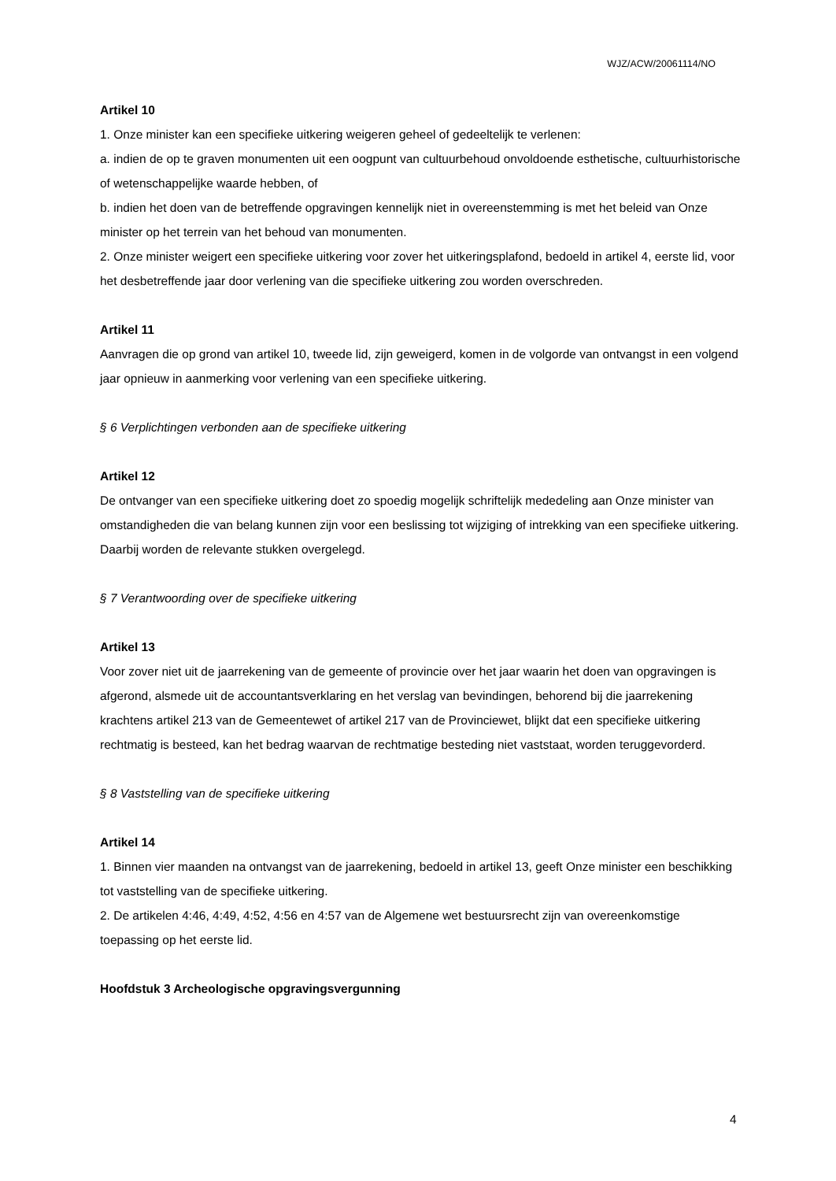WJZ/ACW/20061114/NO
Artikel 10
1. Onze minister kan een specifieke uitkering weigeren geheel of gedeeltelijk te verlenen:
a. indien de op te graven monumenten uit een oogpunt van cultuurbehoud onvoldoende esthetische, cultuurhistorische of wetenschappelijke waarde hebben, of
b. indien het doen van de betreffende opgravingen kennelijk niet in overeenstemming is met het beleid van Onze minister op het terrein van het behoud van monumenten.
2. Onze minister weigert een specifieke uitkering voor zover het uitkeringsplafond, bedoeld in artikel 4, eerste lid, voor het desbetreffende jaar door verlening van die specifieke uitkering zou worden overschreden.
Artikel 11
Aanvragen die op grond van artikel 10, tweede lid, zijn geweigerd, komen in de volgorde van ontvangst in een volgend jaar opnieuw in aanmerking voor verlening van een specifieke uitkering.
§ 6 Verplichtingen verbonden aan de specifieke uitkering
Artikel 12
De ontvanger van een specifieke uitkering doet zo spoedig mogelijk schriftelijk mededeling aan Onze minister van omstandigheden die van belang kunnen zijn voor een beslissing tot wijziging of intrekking van een specifieke uitkering. Daarbij worden de relevante stukken overgelegd.
§ 7 Verantwoording over de specifieke uitkering
Artikel 13
Voor zover niet uit de jaarrekening van de gemeente of provincie over het jaar waarin het doen van opgravingen is afgerond, alsmede uit de accountantsverklaring en het verslag van bevindingen, behorend bij die jaarrekening krachtens artikel 213 van de Gemeentewet of artikel 217 van de Provinciewet, blijkt dat een specifieke uitkering rechtmatig is besteed, kan het bedrag waarvan de rechtmatige besteding niet vaststaat, worden teruggevorderd.
§ 8 Vaststelling van de specifieke uitkering
Artikel 14
1. Binnen vier maanden na ontvangst van de jaarrekening, bedoeld in artikel 13, geeft Onze minister een beschikking tot vaststelling van de specifieke uitkering.
2. De artikelen 4:46, 4:49, 4:52, 4:56 en 4:57 van de Algemene wet bestuursrecht zijn van overeenkomstige toepassing op het eerste lid.
Hoofdstuk 3 Archeologische opgravingsvergunning
4